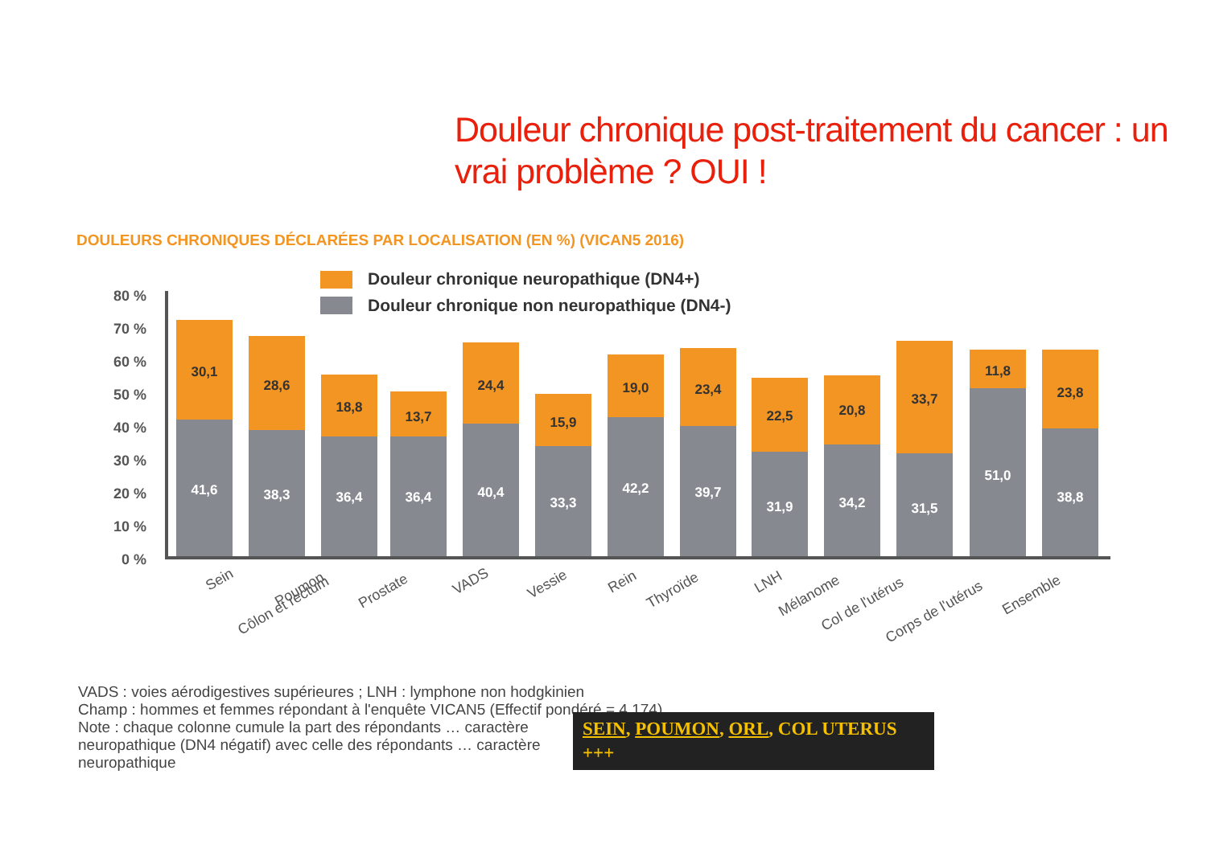Douleur chronique post-traitement du cancer : un vrai problème ? OUI !
DOULEURS CHRONIQUES DÉCLARÉES PAR LOCALISATION (EN %) (VICAN5 2016)
Douleur chronique neuropathique (DN4+)
Douleur chronique non neuropathique (DN4-)
80 %
70 %
60 %
50 %
40 %
30 %
20 %
10 %
0 %
30,1
41,6
28,6
38,3
18,8
36,4
13,7
36,4
24,4
40,4
15,9
33,3
19,0
42,2
23,4
39,7
22,5
31,9
20,8
34,2
33,7
31,5
11,8
51,0
23,8
38,8
Sein
Poumon
Côlon et rectum
Prostate
VADS
Vessie
Rein
Thyroïde
LNH
Mélanome
Col de l'utérus
Corps de l'utérus
Ensemble
VADS : voies aérodigestives supérieures ; LNH : lymphone non hodgkinien
Champ : hommes et femmes répondant à l'enquête VICAN5 (Effectif pondéré = 4 174)
Note : chaque colonne cumule la part des répondants … caractère
neuropathique (DN4 négatif) avec celle des répondants … caractère
neuropathique
SEIN, POUMON, ORL, COL UTERUS +++